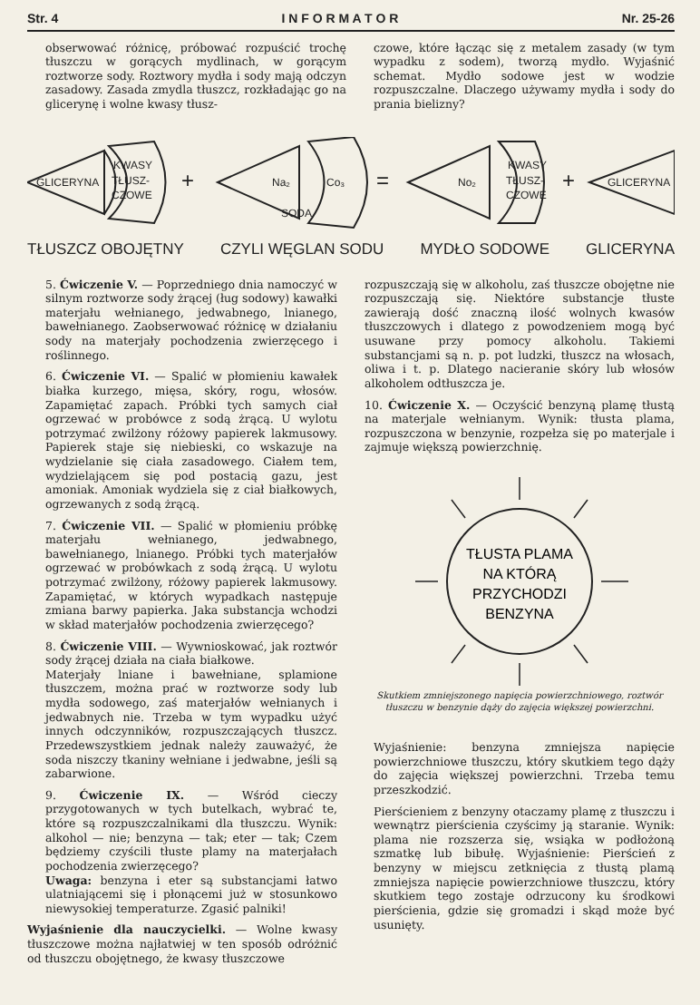Str. 4 I N F O R M A T O R Nr. 25-26
obserwować różnicę, próbować rozpuścić trochę tłuszczu w gorących mydlinach, w gorącym roztworze sody. Roztwory mydła i sody mają odczyn zasadowy. Zasada zmydla tłuszcz, rozkładając go na glicerynę i wolne kwasy tłusz-
czowe, które łącząc się z metalem zasady (w tym wypadku z sodem), tworzą mydło. Wyjaśnić schemat. Mydło sodowe jest w wodzie rozpuszczalne. Dlaczego używamy mydła i sody do prania bielizny?
GLICERYNA
KWASY
TŁUSZ-
CZOWE
+
Na₂
Co₃
=
No₂
KWASY
TŁUSZ-
CZOWE
+
GLICERYNA
SODA
TŁUSZCZ OBOJĘTNY CZYLI WĘGLAN SODU MYDŁO SODOWE GLICERYNA
5. Ćwiczenie V. — Poprzedniego dnia namoczyć w silnym roztworze sody żrącej (ług sodowy) kawałki materjału wełnianego, jedwabnego, lnianego, bawełnianego. Zaobserwować różnicę w działaniu sody na materjały pochodzenia zwierzęcego i roślinnego.
6. Ćwiczenie VI. — Spalić w płomieniu kawałek białka kurzego, mięsa, skóry, rogu, włosów. Zapamiętać zapach. Próbki tych samych ciał ogrzewać w probówce z sodą żrącą. U wylotu potrzymać zwilżony różowy papierek lakmusowy. Papierek staje się niebieski, co wskazuje na wydzielanie się ciała zasadowego. Ciałem tem, wydzielającem się pod postacią gazu, jest amoniak. Amoniak wydziela się z ciał białkowych, ogrzewanych z sodą żrącą.
7. Ćwiczenie VII. — Spalić w płomieniu próbkę materjału wełnianego, jedwabnego, bawełnianego, lnianego. Próbki tych materjałów ogrzewać w probówkach z sodą żrącą. U wylotu potrzymać zwilżony, różowy papierek lakmusowy. Zapamiętać, w których wypadkach następuje zmiana barwy papierka. Jaka substancja wchodzi w skład materjałów pochodzenia zwierzęcego?
8. Ćwiczenie VIII. — Wywnioskować, jak roztwór sody żrącej działa na ciała białkowe.
Materjały lniane i bawełniane, splamione tłuszczem, można prać w roztworze sody lub mydła sodowego, zaś materjałów wełnianych i jedwabnych nie. Trzeba w tym wypadku użyć innych odczynników, rozpuszczających tłuszcz. Przedewszystkiem jednak należy zauważyć, że soda niszczy tkaniny wełniane i jedwabne, jeśli są zabarwione.
9. Ćwiczenie IX. — Wśród cieczy przygotowanych w tych butelkach, wybrać te, które są rozpuszczalnikami dla tłuszczu. Wynik: alkohol — nie; benzyna — tak; eter — tak; Czem będziemy czyścili tłuste plamy na materjałach pochodzenia zwierzęcego?
Uwaga: benzyna i eter są substancjami łatwo ulatniającemi się i płonącemi już w stosunkowo niewysokiej temperaturze. Zgasić palniki!
Wyjaśnienie dla nauczycielki. — Wolne kwasy tłuszczowe można najłatwiej w ten sposób odróżnić od tłuszczu obojętnego, że kwasy tłuszczowe
rozpuszczają się w alkoholu, zaś tłuszcze obojętne nie rozpuszczają się. Niektóre substancje tłuste zawierają dość znaczną ilość wolnych kwasów tłuszczowych i dlatego z powodzeniem mogą być usuwane przy pomocy alkoholu. Takiemi substancjami są n. p. pot ludzki, tłuszcz na włosach, oliwa i t. p. Dlatego nacieranie skóry lub włosów alkoholem odtłuszcza je.
10. Ćwiczenie X. — Oczyścić benzyną plamę tłustą na materjale wełnianym. Wynik: tłusta plama, rozpuszczona w benzynie, rozpełza się po materjale i zajmuje większą powierzchnię.
TŁUSTA PLAMA
NA KTÓRĄ
PRZYCHODZI
BENZYNA
Skutkiem zmniejszonego napięcia powierzchniowego, roztwór tłuszczu w benzynie dąży do zajęcia większej powierzchni.
Wyjaśnienie: benzyna zmniejsza napięcie powierzchniowe tłuszczu, który skutkiem tego dąży do zajęcia większej powierzchni. Trzeba temu przeszkodzić.
Pierścieniem z benzyny otaczamy plamę z tłuszczu i wewnątrz pierścienia czyścimy ją staranie. Wynik: plama nie rozszerza się, wsiąka w podłożoną szmatkę lub bibułę. Wyjaśnienie: Pierścień z benzyny w miejscu zetknięcia z tłustą plamą zmniejsza napięcie powierzchniowe tłuszczu, który skutkiem tego zostaje odrzucony ku środkowi pierścienia, gdzie się gromadzi i skąd może być usunięty.